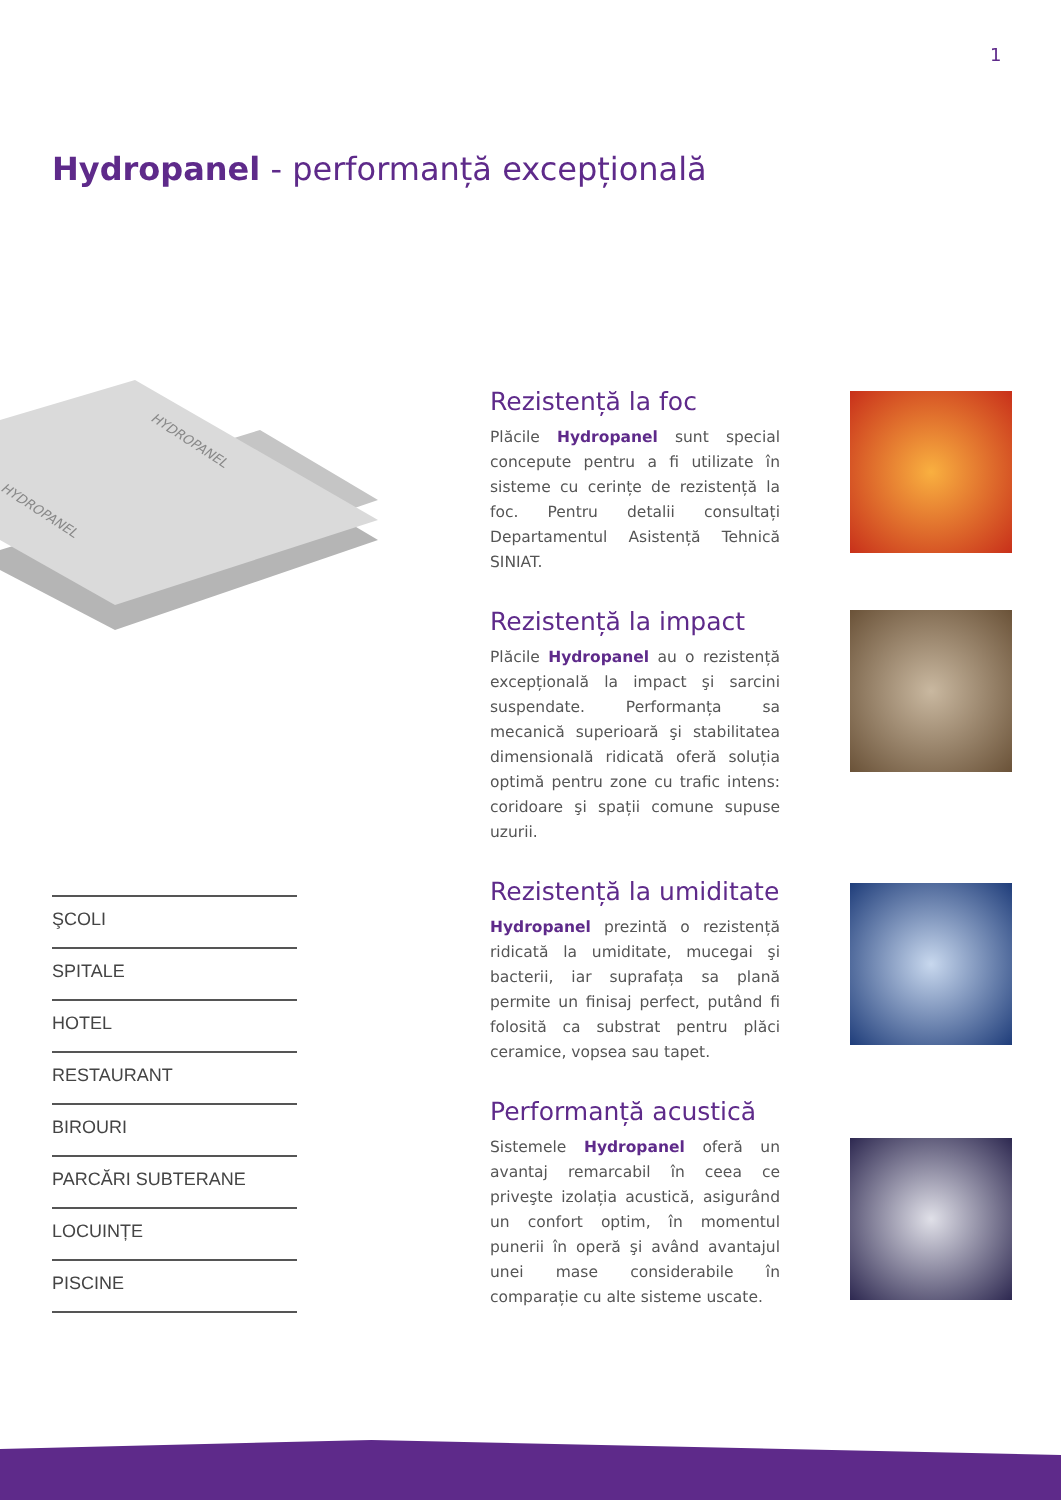1
Hydropanel - performanță excepțională
HYDROPANEL
HYDROPANEL
ŞCOLI
SPITALE
HOTEL
RESTAURANT
BIROURI
PARCĂRI SUBTERANE
LOCUINȚE
PISCINE
Rezistență la foc
Plăcile Hydropanel sunt special concepute pentru a fi utilizate în sisteme cu cerințe de rezistență la foc. Pentru detalii consultați Departamentul Asistență Tehnică SINIAT.
Rezistență la impact
Plăcile Hydropanel au o rezistență excepțională la impact şi sarcini suspendate. Performanța sa mecanică superioară şi stabilitatea dimensională ridicată oferă soluția optimă pentru zone cu trafic intens: coridoare şi spații comune supuse uzurii.
Rezistență la umiditate
Hydropanel prezintă o rezistență ridicată la umiditate, mucegai şi bacterii, iar suprafața sa plană permite un finisaj perfect, putând fi folosită ca substrat pentru plăci ceramice, vopsea sau tapet.
Performanță acustică
Sistemele Hydropanel oferă un avantaj remarcabil în ceea ce priveşte izolația acustică, asigurând un confort optim, în momentul punerii în operă şi având avantajul unei mase considerabile în comparație cu alte sisteme uscate.